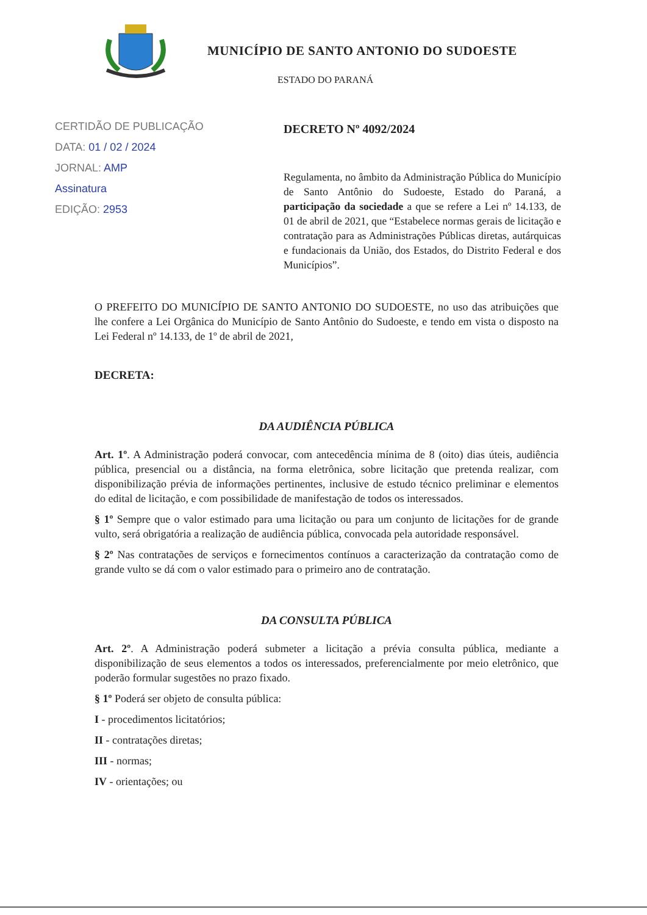MUNICÍPIO DE SANTO ANTONIO DO SUDOESTE
ESTADO DO PARANÁ
CERTIDÃO DE PUBLICAÇÃO
DATA: 01 / 02 / 2024
JORNAL: AMP
Assinatura
EDIÇÃO: 2953
DECRETO Nº 4092/2024
Regulamenta, no âmbito da Administração Pública do Município de Santo Antônio do Sudoeste, Estado do Paraná, a participação da sociedade a que se refere a Lei nº 14.133, de 01 de abril de 2021, que “Estabelece normas gerais de licitação e contratação para as Administrações Públicas diretas, autárquicas e fundacionais da União, dos Estados, do Distrito Federal e dos Municípios”.
O PREFEITO DO MUNICÍPIO DE SANTO ANTONIO DO SUDOESTE, no uso das atribuições que lhe confere a Lei Orgânica do Município de Santo Antônio do Sudoeste, e tendo em vista o disposto na Lei Federal nº 14.133, de 1º de abril de 2021,
DECRETA:
DA AUDIÊNCIA PÚBLICA
Art. 1º. A Administração poderá convocar, com antecedência mínima de 8 (oito) dias úteis, audiência pública, presencial ou a distância, na forma eletrônica, sobre licitação que pretenda realizar, com disponibilização prévia de informações pertinentes, inclusive de estudo técnico preliminar e elementos do edital de licitação, e com possibilidade de manifestação de todos os interessados.
§ 1º Sempre que o valor estimado para uma licitação ou para um conjunto de licitações for de grande vulto, será obrigatória a realização de audiência pública, convocada pela autoridade responsável.
§ 2º Nas contratações de serviços e fornecimentos contínuos a caracterização da contratação como de grande vulto se dá com o valor estimado para o primeiro ano de contratação.
DA CONSULTA PÚBLICA
Art. 2º. A Administração poderá submeter a licitação a prévia consulta pública, mediante a disponibilização de seus elementos a todos os interessados, preferencialmente por meio eletrônico, que poderão formular sugestões no prazo fixado.
§ 1º Poderá ser objeto de consulta pública:
I - procedimentos licitatórios;
II - contratações diretas;
III - normas;
IV - orientações; ou